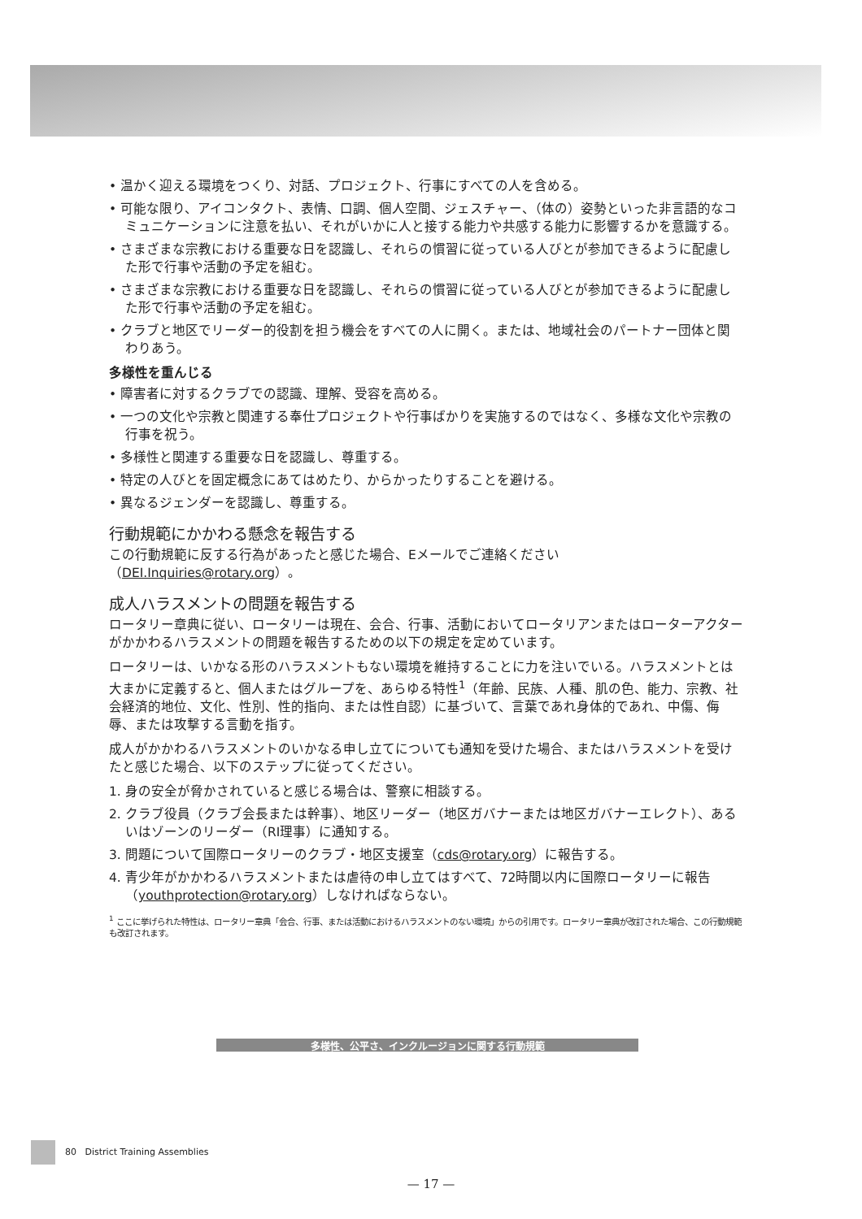• 温かく迎える環境をつくり、対話、プロジェクト、行事にすべての人を含める。
• 可能な限り、アイコンタクト、表情、口調、個人空間、ジェスチャー、（体の）姿勢といった非言語的なコミュニケーションに注意を払い、それがいかに人と接する能力や共感する能力に影響するかを意識する。
• さまざまな宗教における重要な日を認識し、それらの慣習に従っている人びとが参加できるように配慮した形で行事や活動の予定を組む。
• さまざまな宗教における重要な日を認識し、それらの慣習に従っている人びとが参加できるように配慮した形で行事や活動の予定を組む。
• クラブと地区でリーダー的役割を担う機会をすべての人に開く。または、地域社会のパートナー団体と関わりあう。
多様性を重んじる
• 障害者に対するクラブでの認識、理解、受容を高める。
• 一つの文化や宗教と関連する奉仕プロジェクトや行事ばかりを実施するのではなく、多様な文化や宗教の行事を祝う。
• 多様性と関連する重要な日を認識し、尊重する。
• 特定の人びとを固定概念にあてはめたり、からかったりすることを避ける。
• 異なるジェンダーを認識し、尊重する。
行動規範にかかわる懸念を報告する
この行動規範に反する行為があったと感じた場合、Eメールでご連絡ください（DEI.Inquiries@rotary.org）。
成人ハラスメントの問題を報告する
ロータリー章典に従い、ロータリーは現在、会合、行事、活動においてロータリアンまたはローターアクターがかかわるハラスメントの問題を報告するための以下の規定を定めています。
ロータリーは、いかなる形のハラスメントもない環境を維持することに力を注いでいる。ハラスメントとは大まかに定義すると、個人またはグループを、あらゆる特性<sup>1</sup>（年齢、民族、人種、肌の色、能力、宗教、社会経済的地位、文化、性別、性的指向、または性自認）に基づいて、言葉であれ身体的であれ、中傷、侮辱、または攻撃する言動を指す。
成人がかかわるハラスメントのいかなる申し立てについても通知を受けた場合、またはハラスメントを受けたと感じた場合、以下のステップに従ってください。
1. 身の安全が脅かされていると感じる場合は、警察に相談する。
2. クラブ役員（クラブ会長または幹事）、地区リーダー（地区ガバナーまたは地区ガバナーエレクト）、あるいはゾーンのリーダー（RI理事）に通知する。
3. 問題について国際ロータリーのクラブ・地区支援室（cds@rotary.org）に報告する。
4. 青少年がかかわるハラスメントまたは虐待の申し立てはすべて、72時間以内に国際ロータリーに報告（youthprotection@rotary.org）しなければならない。
<sup>1</sup> ここに挙げられた特性は、ロータリー章典「会合、行事、または活動におけるハラスメントのない環境」からの引用です。ロータリー章典が改訂された場合、この行動規範も改訂されます。
多様性、公平さ、インクルージョンに関する行動規範
80 District Training Assemblies
— 17 —